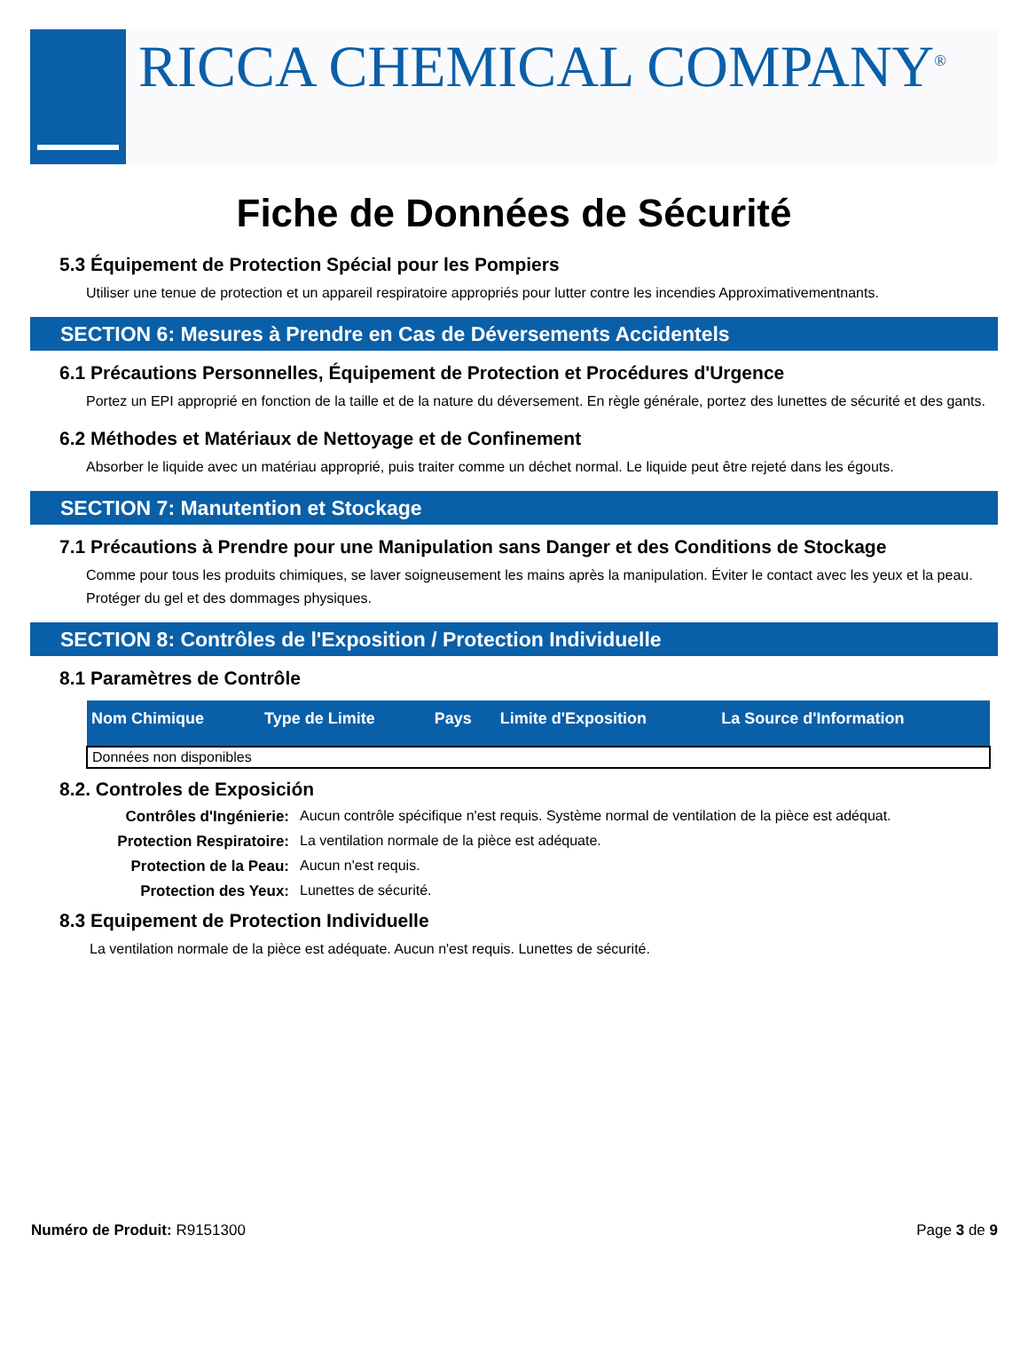RICCA CHEMICAL COMPANY<sup>®</sup>
Fiche de Données de Sécurité
5.3 Équipement de Protection Spécial pour les Pompiers
Utiliser une tenue de protection et un appareil respiratoire appropriés pour lutter contre les incendies Approximativementnants.
SECTION 6: Mesures à Prendre en Cas de Déversements Accidentels
6.1 Précautions Personnelles, Équipement de Protection et Procédures d'Urgence
Portez un EPI approprié en fonction de la taille et de la nature du déversement. En règle générale, portez des lunettes de sécurité et des gants.
6.2 Méthodes et Matériaux de Nettoyage et de Confinement
Absorber le liquide avec un matériau approprié, puis traiter comme un déchet normal. Le liquide peut être rejeté dans les égouts.
SECTION 7: Manutention et Stockage
7.1 Précautions à Prendre pour une Manipulation sans Danger et des Conditions de Stockage
Comme pour tous les produits chimiques, se laver soigneusement les mains après la manipulation. Éviter le contact avec les yeux et la peau.
Protéger du gel et des dommages physiques.
SECTION 8: Contrôles de l'Exposition / Protection Individuelle
8.1 Paramètres de Contrôle
| Nom Chimique | Type de Limite | Pays | Limite d'Exposition | La Source d'Information |
| --- | --- | --- | --- | --- |
| Données non disponibles | | | | |
8.2. Controles de Exposición
Contrôles d'Ingénierie: Aucun contrôle spécifique n'est requis. Système normal de ventilation de la pièce est adéquat. Protection Respiratoire: La ventilation normale de la pièce est adéquate. Protection de la Peau: Aucun n'est requis. Protection des Yeux: Lunettes de sécurité.
8.3 Equipement de Protection Individuelle
La ventilation normale de la pièce est adéquate. Aucun n'est requis. Lunettes de sécurité.
Numéro de Produit: R9151300 Page 3 de 9